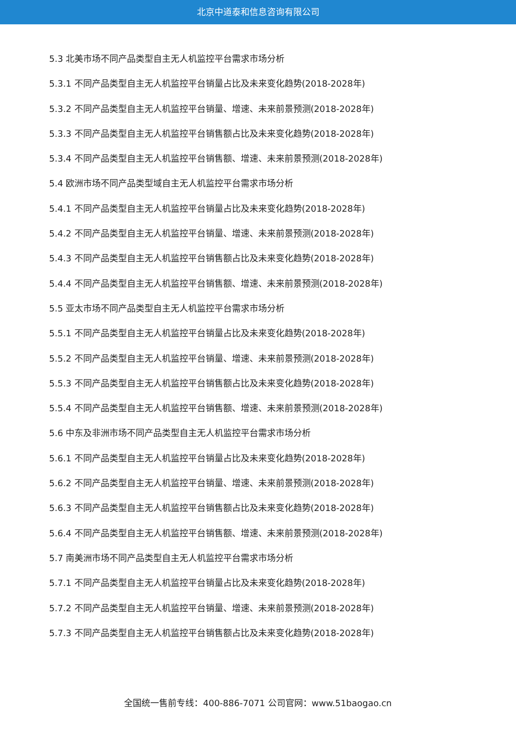北京中道泰和信息咨询有限公司
5.3 北美市场不同产品类型自主无人机监控平台需求市场分析
5.3.1 不同产品类型自主无人机监控平台销量占比及未来变化趋势(2018-2028年)
5.3.2 不同产品类型自主无人机监控平台销量、增速、未来前景预测(2018-2028年)
5.3.3 不同产品类型自主无人机监控平台销售额占比及未来变化趋势(2018-2028年)
5.3.4 不同产品类型自主无人机监控平台销售额、增速、未来前景预测(2018-2028年)
5.4 欧洲市场不同产品类型域自主无人机监控平台需求市场分析
5.4.1 不同产品类型自主无人机监控平台销量占比及未来变化趋势(2018-2028年)
5.4.2 不同产品类型自主无人机监控平台销量、增速、未来前景预测(2018-2028年)
5.4.3 不同产品类型自主无人机监控平台销售额占比及未来变化趋势(2018-2028年)
5.4.4 不同产品类型自主无人机监控平台销售额、增速、未来前景预测(2018-2028年)
5.5 亚太市场不同产品类型自主无人机监控平台需求市场分析
5.5.1 不同产品类型自主无人机监控平台销量占比及未来变化趋势(2018-2028年)
5.5.2 不同产品类型自主无人机监控平台销量、增速、未来前景预测(2018-2028年)
5.5.3 不同产品类型自主无人机监控平台销售额占比及未来变化趋势(2018-2028年)
5.5.4 不同产品类型自主无人机监控平台销售额、增速、未来前景预测(2018-2028年)
5.6 中东及非洲市场不同产品类型自主无人机监控平台需求市场分析
5.6.1 不同产品类型自主无人机监控平台销量占比及未来变化趋势(2018-2028年)
5.6.2 不同产品类型自主无人机监控平台销量、增速、未来前景预测(2018-2028年)
5.6.3 不同产品类型自主无人机监控平台销售额占比及未来变化趋势(2018-2028年)
5.6.4 不同产品类型自主无人机监控平台销售额、增速、未来前景预测(2018-2028年)
5.7 南美洲市场不同产品类型自主无人机监控平台需求市场分析
5.7.1 不同产品类型自主无人机监控平台销量占比及未来变化趋势(2018-2028年)
5.7.2 不同产品类型自主无人机监控平台销量、增速、未来前景预测(2018-2028年)
5.7.3 不同产品类型自主无人机监控平台销售额占比及未来变化趋势(2018-2028年)
全国统一售前专线：400-886-7071 公司官网：www.51baogao.cn